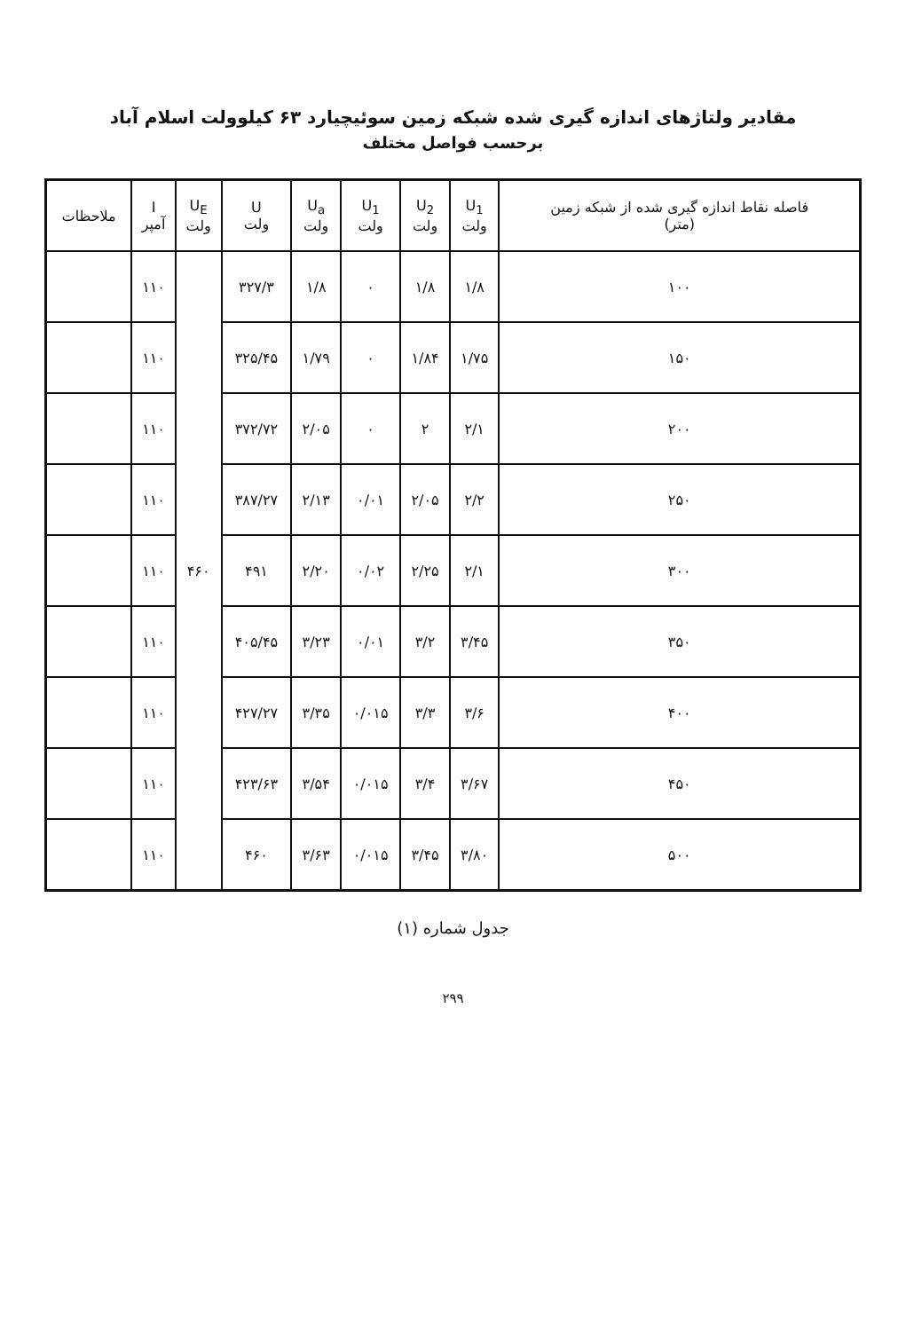مقادیر ولتاژهای اندازه گیری شده شبکه زمین سوئیچیارد ۶۳ کیلوولت اسلام آباد
برحسب فواصل مختلف
| فاصله نقاط اندازه گیری شده از شبکه زمین (متر) | U<sub>1</sub> ولت | U<sub>2</sub> ولت | U<sub>1</sub> ولت | U<sub>a</sub> ولت | U ولت | U<sub>E</sub> ولت | I آمپر | ملاحظات |
| --- | --- | --- | --- | --- | --- | --- | --- | --- |
| ۱۰۰ | ۱/۸ | ۱/۸ | ۰ | ۱/۸ | ۳۲۷/۳ | ۴۶۰ | ۱۱۰ | |
| ۱۵۰ | ۱/۷۵ | ۱/۸۴ | ۰ | ۱/۷۹ | ۳۲۵/۴۵ | | ۱۱۰ | |
| ۲۰۰ | ۲/۱ | ۲ | ۰ | ۲/۰۵ | ۳۷۲/۷۲ | | ۱۱۰ | |
| ۲۵۰ | ۲/۲ | ۲/۰۵ | ۰/۰۱ | ۲/۱۳ | ۳۸۷/۲۷ | | ۱۱۰ | |
| ۳۰۰ | ۲/۱ | ۲/۲۵ | ۰/۰۲ | ۲/۲۰ | ۴۹۱ | | ۱۱۰ | |
| ۳۵۰ | ۳/۴۵ | ۳/۲ | ۰/۰۱ | ۳/۲۳ | ۴۰۵/۴۵ | | ۱۱۰ | |
| ۴۰۰ | ۳/۶ | ۳/۳ | ۰/۰۱۵ | ۳/۳۵ | ۴۲۷/۲۷ | | ۱۱۰ | |
| ۴۵۰ | ۳/۶۷ | ۳/۴ | ۰/۰۱۵ | ۳/۵۴ | ۴۲۳/۶۳ | | ۱۱۰ | |
| ۵۰۰ | ۳/۸۰ | ۳/۴۵ | ۰/۰۱۵ | ۳/۶۳ | ۴۶۰ | | ۱۱۰ | |
جدول شماره (۱)
۲۹۹